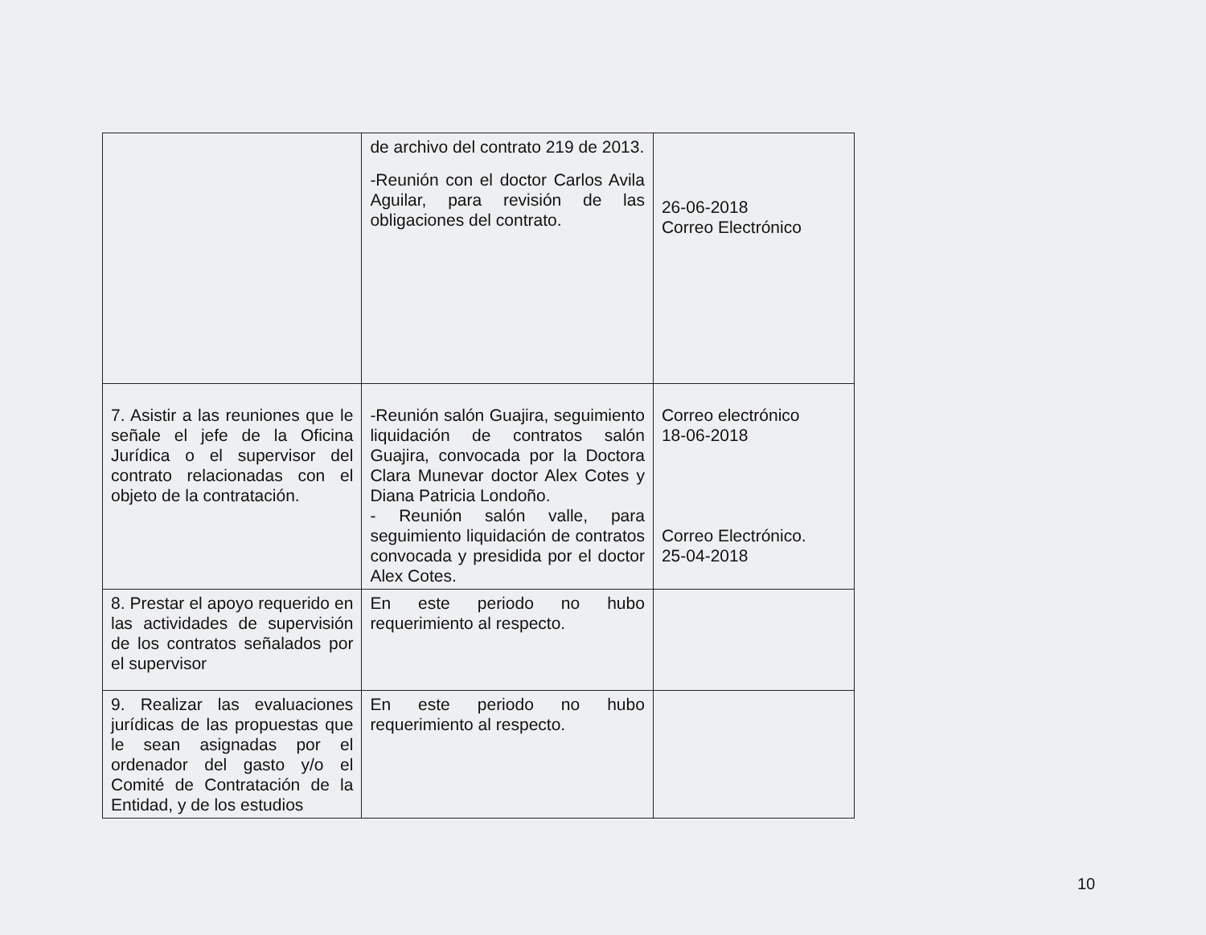| | de archivo del contrato 219 de 2013. -Reunión con el doctor Carlos Avila Aguilar, para revisión de las obligaciones del contrato. | 26-06-2018 Correo Electrónico |
| 7. Asistir a las reuniones que le señale el jefe de la Oficina Jurídica o el supervisor del contrato relacionadas con el objeto de la contratación. | -Reunión salón Guajira, seguimiento liquidación de contratos salón Guajira, convocada por la Doctora Clara Munevar doctor Alex Cotes y Diana Patricia Londoño. - Reunión salón valle, para seguimiento liquidación de contratos convocada y presidida por el doctor Alex Cotes. | Correo electrónico 18-06-2018 Correo Electrónico. 25-04-2018 |
| 8. Prestar el apoyo requerido en las actividades de supervisión de los contratos señalados por el supervisor | En este periodo no hubo requerimiento al respecto. | |
| 9. Realizar las evaluaciones jurídicas de las propuestas que le sean asignadas por el ordenador del gasto y/o el Comité de Contratación de la Entidad, y de los estudios | En este periodo no hubo requerimiento al respecto. | |
10